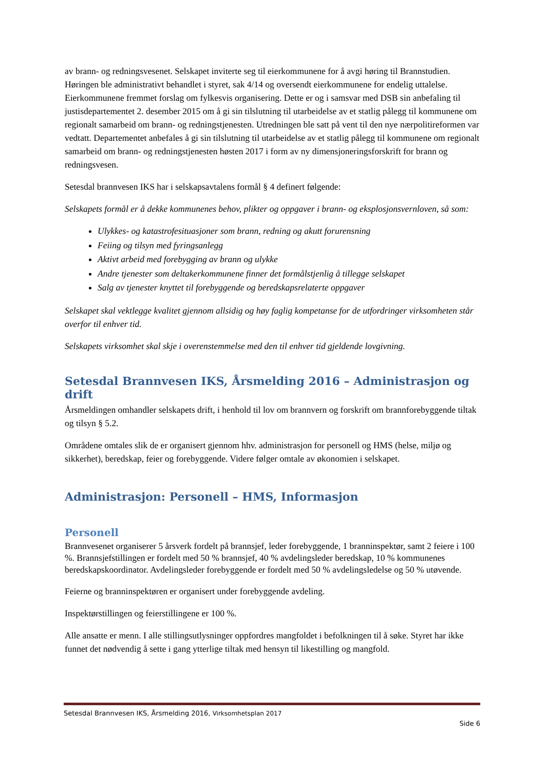av brann- og redningsvesenet. Selskapet inviterte seg til eierkommunene for å avgi høring til Brannstudien. Høringen ble administrativt behandlet i styret, sak 4/14 og oversendt eierkommunene for endelig uttalelse. Eierkommunene fremmet forslag om fylkesvis organisering. Dette er og i samsvar med DSB sin anbefaling til justisdepartementet 2. desember 2015 om å gi sin tilslutning til utarbeidelse av et statlig pålegg til kommunene om regionalt samarbeid om brann- og redningstjenesten. Utredningen ble satt på vent til den nye nærpolitireformen var vedtatt. Departementet anbefales å gi sin tilslutning til utarbeidelse av et statlig pålegg til kommunene om regionalt samarbeid om brann- og redningstjenesten høsten 2017 i form av ny dimensjoneringsforskrift for brann og redningsvesen.
Setesdal brannvesen IKS har i selskapsavtalens formål § 4 definert følgende:
Selskapets formål er å dekke kommunenes behov, plikter og oppgaver i brann- og eksplosjonsvernloven, så som:
Ulykkes- og katastrofesituasjoner som brann, redning og akutt forurensning
Feiing og tilsyn med fyringsanlegg
Aktivt arbeid med forebygging av brann og ulykke
Andre tjenester som deltakerkommunene finner det formålstjenlig å tillegge selskapet
Salg av tjenester knyttet til forebyggende og beredskapsrelaterte oppgaver
Selskapet skal vektlegge kvalitet gjennom allsidig og høy faglig kompetanse for de utfordringer virksomheten står overfor til enhver tid.
Selskapets virksomhet skal skje i overenstemmelse med den til enhver tid gjeldende lovgivning.
Setesdal Brannvesen IKS, Årsmelding 2016 – Administrasjon og drift
Årsmeldingen omhandler selskapets drift, i henhold til lov om brannvern og forskrift om brannforebyggende tiltak og tilsyn § 5.2.
Områdene omtales slik de er organisert gjennom hhv. administrasjon for personell og HMS (helse, miljø og sikkerhet), beredskap, feier og forebyggende. Videre følger omtale av økonomien i selskapet.
Administrasjon: Personell – HMS, Informasjon
Personell
Brannvesenet organiserer 5 årsverk fordelt på brannsjef, leder forebyggende, 1 branninspektør, samt 2 feiere i 100 %. Brannsjefstillingen er fordelt med 50 % brannsjef, 40 % avdelingsleder beredskap, 10 % kommunenes beredskapskoordinator. Avdelingsleder forebyggende er fordelt med 50 % avdelingsledelse og 50 % utøvende.
Feierne og branninspektøren er organisert under forebyggende avdeling.
Inspektørstillingen og feierstillingene er 100 %.
Alle ansatte er menn. I alle stillingsutlysninger oppfordres mangfoldet i befolkningen til å søke. Styret har ikke funnet det nødvendig å sette i gang ytterlige tiltak med hensyn til likestilling og mangfold.
Setesdal Brannvesen IKS, Årsmelding 2016, Virksomhetsplan 2017
Side 6